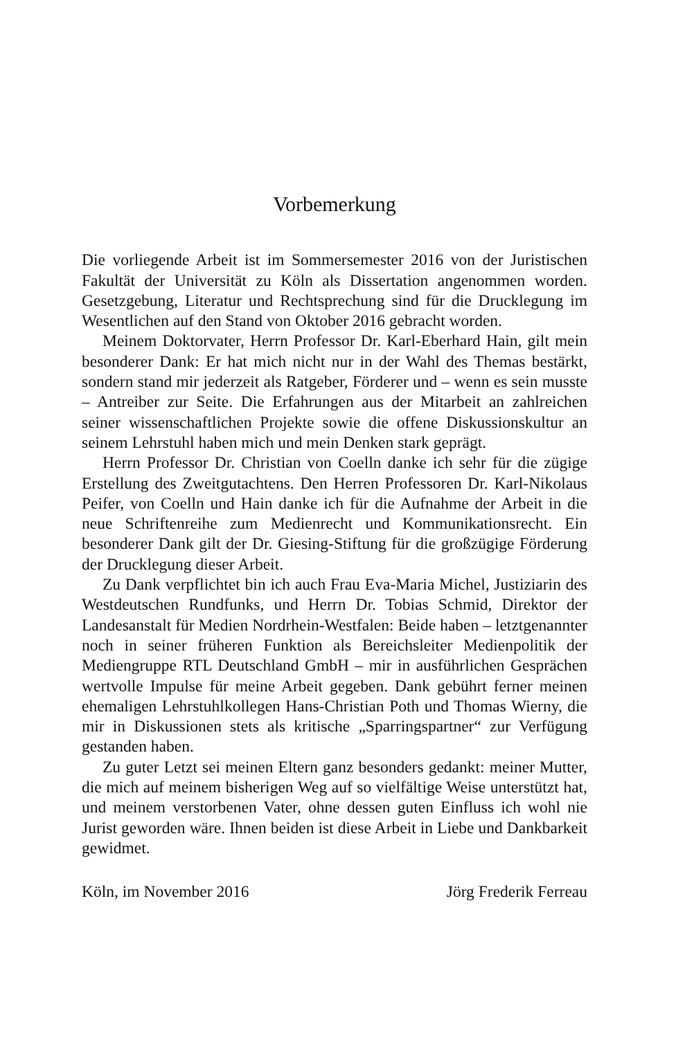Vorbemerkung
Die vorliegende Arbeit ist im Sommersemester 2016 von der Juristischen Fakultät der Universität zu Köln als Dissertation angenommen worden. Gesetzgebung, Literatur und Rechtsprechung sind für die Drucklegung im Wesentlichen auf den Stand von Oktober 2016 gebracht worden.
Meinem Doktorvater, Herrn Professor Dr. Karl-Eberhard Hain, gilt mein besonderer Dank: Er hat mich nicht nur in der Wahl des Themas bestärkt, sondern stand mir jederzeit als Ratgeber, Förderer und – wenn es sein musste – Antreiber zur Seite. Die Erfahrungen aus der Mitarbeit an zahlreichen seiner wissenschaftlichen Projekte sowie die offene Diskussionskultur an seinem Lehrstuhl haben mich und mein Denken stark geprägt.
Herrn Professor Dr. Christian von Coelln danke ich sehr für die zügige Erstellung des Zweitgutachtens. Den Herren Professoren Dr. Karl-Nikolaus Peifer, von Coelln und Hain danke ich für die Aufnahme der Arbeit in die neue Schriftenreihe zum Medienrecht und Kommunikationsrecht. Ein besonderer Dank gilt der Dr. Giesing-Stiftung für die großzügige Förderung der Drucklegung dieser Arbeit.
Zu Dank verpflichtet bin ich auch Frau Eva-Maria Michel, Justiziarin des Westdeutschen Rundfunks, und Herrn Dr. Tobias Schmid, Direktor der Landesanstalt für Medien Nordrhein-Westfalen: Beide haben – letztgenannter noch in seiner früheren Funktion als Bereichsleiter Medienpolitik der Mediengruppe RTL Deutschland GmbH – mir in ausführlichen Gesprächen wertvolle Impulse für meine Arbeit gegeben. Dank gebührt ferner meinen ehemaligen Lehrstuhlkollegen Hans-Christian Poth und Thomas Wierny, die mir in Diskussionen stets als kritische „Sparringspartner“ zur Verfügung gestanden haben.
Zu guter Letzt sei meinen Eltern ganz besonders gedankt: meiner Mutter, die mich auf meinem bisherigen Weg auf so vielfältige Weise unterstützt hat, und meinem verstorbenen Vater, ohne dessen guten Einfluss ich wohl nie Jurist geworden wäre. Ihnen beiden ist diese Arbeit in Liebe und Dankbarkeit gewidmet.
Köln, im November 2016 Jörg Frederik Ferreau